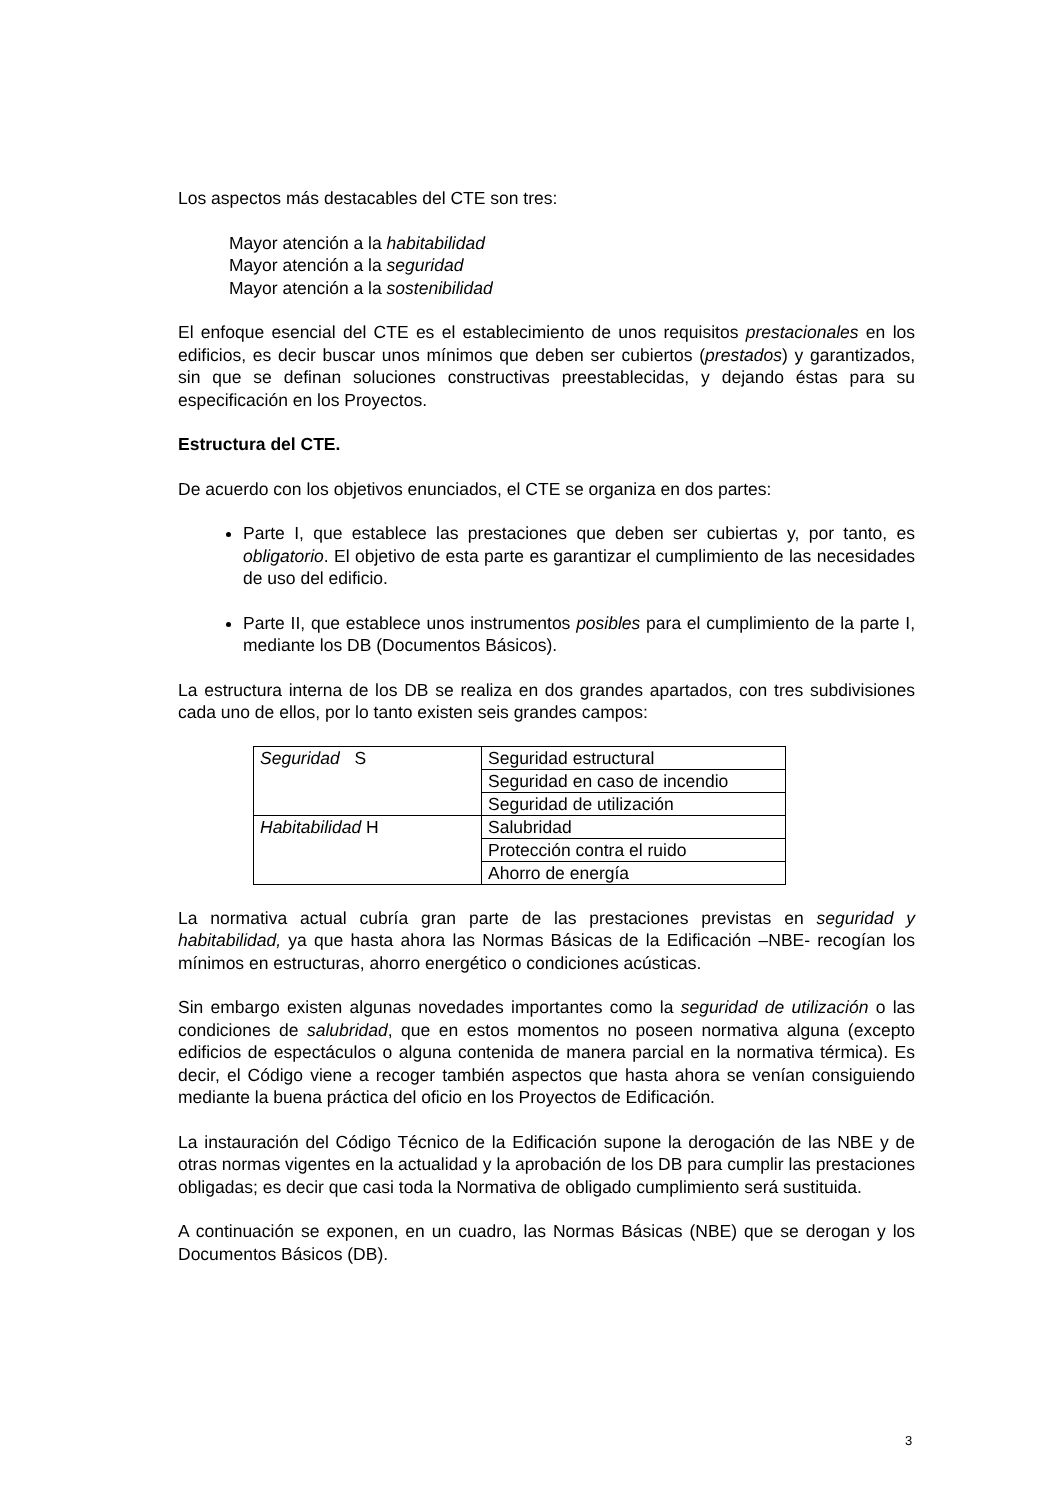Los aspectos más destacables del CTE son tres:
Mayor atención a la habitabilidad
Mayor atención a la seguridad
Mayor atención a la sostenibilidad
El enfoque esencial del CTE es el establecimiento de unos requisitos prestacionales en los edificios, es decir buscar unos mínimos que deben ser cubiertos (prestados) y garantizados, sin que se definan soluciones constructivas preestablecidas, y dejando éstas para su especificación en los Proyectos.
Estructura del CTE.
De acuerdo con los objetivos enunciados, el CTE se organiza en dos partes:
Parte I, que establece las prestaciones que deben ser cubiertas y, por tanto, es obligatorio. El objetivo de esta parte es garantizar el cumplimiento de las necesidades de uso del edificio.
Parte II, que establece unos instrumentos posibles para el cumplimiento de la parte I, mediante los DB (Documentos Básicos).
La estructura interna de los DB se realiza en dos grandes apartados, con tres subdivisiones cada uno de ellos, por lo tanto existen seis grandes campos:
| Seguridad S | Seguridad estructural |
| | Seguridad en caso de incendio |
| | Seguridad de utilización |
| Habitabilidad H | Salubridad |
| | Protección contra el ruido |
| | Ahorro de energía |
La normativa actual cubría gran parte de las prestaciones previstas en seguridad y habitabilidad, ya que hasta ahora las Normas Básicas de la Edificación –NBE- recogían los mínimos en estructuras, ahorro energético o condiciones acústicas.
Sin embargo existen algunas novedades importantes como la seguridad de utilización o las condiciones de salubridad, que en estos momentos no poseen normativa alguna (excepto edificios de espectáculos o alguna contenida de manera parcial en la normativa térmica). Es decir, el Código viene a recoger también aspectos que hasta ahora se venían consiguiendo mediante la buena práctica del oficio en los Proyectos de Edificación.
La instauración del Código Técnico de la Edificación supone la derogación de las NBE y de otras normas vigentes en la actualidad y la aprobación de los DB para cumplir las prestaciones obligadas; es decir que casi toda la Normativa de obligado cumplimiento será sustituida.
A continuación se exponen, en un cuadro, las Normas Básicas (NBE) que se derogan y los Documentos Básicos (DB).
3